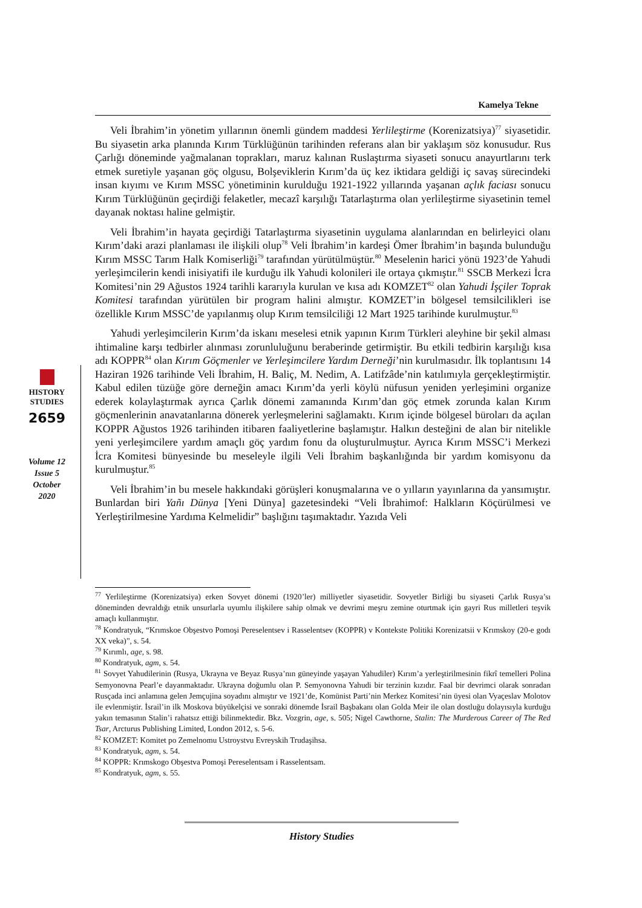Kamelya Tekne
Veli İbrahim’in yönetim yıllarının önemli gündem maddesi Yerlileştirme (Korenizatsiya)<sup>77</sup> siyasetidir. Bu siyasetin arka planında Kırım Türklüğünün tarihinden referans alan bir yaklaşım söz konusudur. Rus Çarlığı döneminde yağmalanan toprakları, maruz kalınan Ruslaştırma siyaseti sonucu anayurtlarını terk etmek suretiyle yaşanan göç olgusu, Bolşeviklerin Kırım’da üç kez iktidara geldiği iç savaş sürecindeki insan kıyımı ve Kırım MSSC yönetiminin kurulduğu 1921-1922 yıllarında yaşanan açlık faciası sonucu Kırım Türklüğünün geçirdiği felaketler, mecazî karşılığı Tatarlaştırma olan yerlileştirme siyasetinin temel dayanak noktası haline gelmiştir.
Veli İbrahim’in hayata geçirdiği Tatarlaştırma siyasetinin uygulama alanlarından en belirleyici olanı Kırım’daki arazi planlaması ile ilişkili olup<sup>78</sup> Veli İbrahim’in kardeşi Ömer İbrahim’in başında bulunduğu Kırım MSSC Tarım Halk Komiserliği<sup>79</sup> tarafından yürütülmüştür.<sup>80</sup> Meselenin harici yönü 1923’de Yahudi yerleşimcilerin kendi inisiyatifi ile kurduğu ilk Yahudi kolonileri ile ortaya çıkmıştır.<sup>81</sup> SSCB Merkezi İcra Komitesi’nin 29 Ağustos 1924 tarihli kararıyla kurulan ve kısa adı KOMZET<sup>82</sup> olan Yahudi İşçiler Toprak Komitesi tarafından yürütülen bir program halini almıştır. KOMZET’in bölgesel temsilcilikleri ise özellikle Kırım MSSC’de yapılanmış olup Kırım temsilciliği 12 Mart 1925 tarihinde kurulmuştur.<sup>83</sup>
Yahudi yerleşimcilerin Kırım’da iskanı meselesi etnik yapının Kırım Türkleri aleyhine bir şekil alması ihtimaline karşı tedbirler alınması zorunluluğunu beraberinde getirmiştir. Bu etkili tedbirin karşılığı kısa adı KOPPR<sup>84</sup> olan Kırım Göçmenler ve Yerleşimcilere Yardım Derneği’nin kurulmasıdır. İlk toplantısını 14 Haziran 1926 tarihinde Veli İbrahim, H. Baliç, M. Nedim, A. Latifzâde’nin katılımıyla gerçekleştirmiştir. Kabul edilen tüzüğe göre derneğin amacı Kırım’da yerli köylü nüfusun yeniden yerleşimini organize ederek kolaylaştırmak ayrıca Çarlık dönemi zamanında Kırım’dan göç etmek zorunda kalan Kırım göçmenlerinin anavatanlarına dönerek yerleşmelerini sağlamaktı. Kırım içinde bölgesel büroları da açılan KOPPR Ağustos 1926 tarihinden itibaren faaliyetlerine başlamıştır. Halkın desteğini de alan bir nitelikle yeni yerleşimcilere yardım amaçlı göç yardım fonu da oluşturulmuştur. Ayrıca Kırım MSSC’i Merkezi İcra Komitesi bünyesinde bu meseleyle ilgili Veli İbrahim başkanlığında bir yardım komisyonu da kurulmuştur.<sup>85</sup>
Veli İbrahim’in bu mesele hakkındaki görüşleri konuşmalarına ve o yılların yayınlarına da yansımıştır. Bunlardan biri Yañı Dünya [Yeni Dünya] gazetesindeki “Veli İbrahimof: Halkların Köçürülmesi ve Yerleştirilmesine Yardıma Kelmelidir” başlığını taşımaktadır. Yazıda Veli
HISTORY
STUDIES
2659
Volume 12
Issue 5
October
2020
<sup>77</sup> Yerlileştirme (Korenizatsiya) erken Sovyet dönemi (1920’ler) milliyetler siyasetidir. Sovyetler Birliği bu siyaseti Çarlık Rusya’sı döneminden devraldığı etnik unsurlarla uyumlu ilişkilere sahip olmak ve devrimi meşru zemine oturtmak için gayri Rus milletleri teşvik amaçlı kullanmıştır.
<sup>78</sup> Kondratyuk, “Krımskoe Obşestvo Pomoşi Pereselentsev i Rasselentsev (KOPPR) v Kontekste Politiki Korenizatsii v Krımskoy (20-e godı XX veka)”, s. 54.
<sup>79</sup> Kırımlı, age, s. 98.
<sup>80</sup> Kondratyuk, agm, s. 54.
<sup>81</sup> Sovyet Yahudilerinin (Rusya, Ukrayna ve Beyaz Rusya’nın güneyinde yaşayan Yahudiler) Kırım’a yerleştirilmesinin fikrî temelleri Polina Semyonovna Pearl’e dayanmaktadır. Ukrayna doğumlu olan P. Semyonovna Yahudi bir terzinin kızıdır. Faal bir devrimci olarak sonradan Rusçada inci anlamına gelen Jemçujina soyadını almıştır ve 1921’de, Komünist Parti’nin Merkez Komitesi’nin üyesi olan Vyaçeslav Molotov ile evlenmiştir. İsrail’in ilk Moskova büyükelçisi ve sonraki dönemde İsrail Başbakanı olan Golda Meir ile olan dostluğu dolayısıyla kurduğu yakın temasının Stalin’i rahatsız ettiği bilinmektedir. Bkz. Vozgrin, age, s. 505; Nigel Cawthorne, Stalin: The Murderous Career of The Red Tsar, Arcturus Publishing Limited, London 2012, s. 5-6.
<sup>82</sup> KOMZET: Komitet po Zemelnomu Ustroystvu Evreyskih Trudaşihsa.
<sup>83</sup> Kondratyuk, agm, s. 54.
<sup>84</sup> KOPPR: Krımskogo Obşestva Pomoşi Pereselentsam i Rasselentsam.
<sup>85</sup> Kondratyuk, agm, s. 55.
History Studies